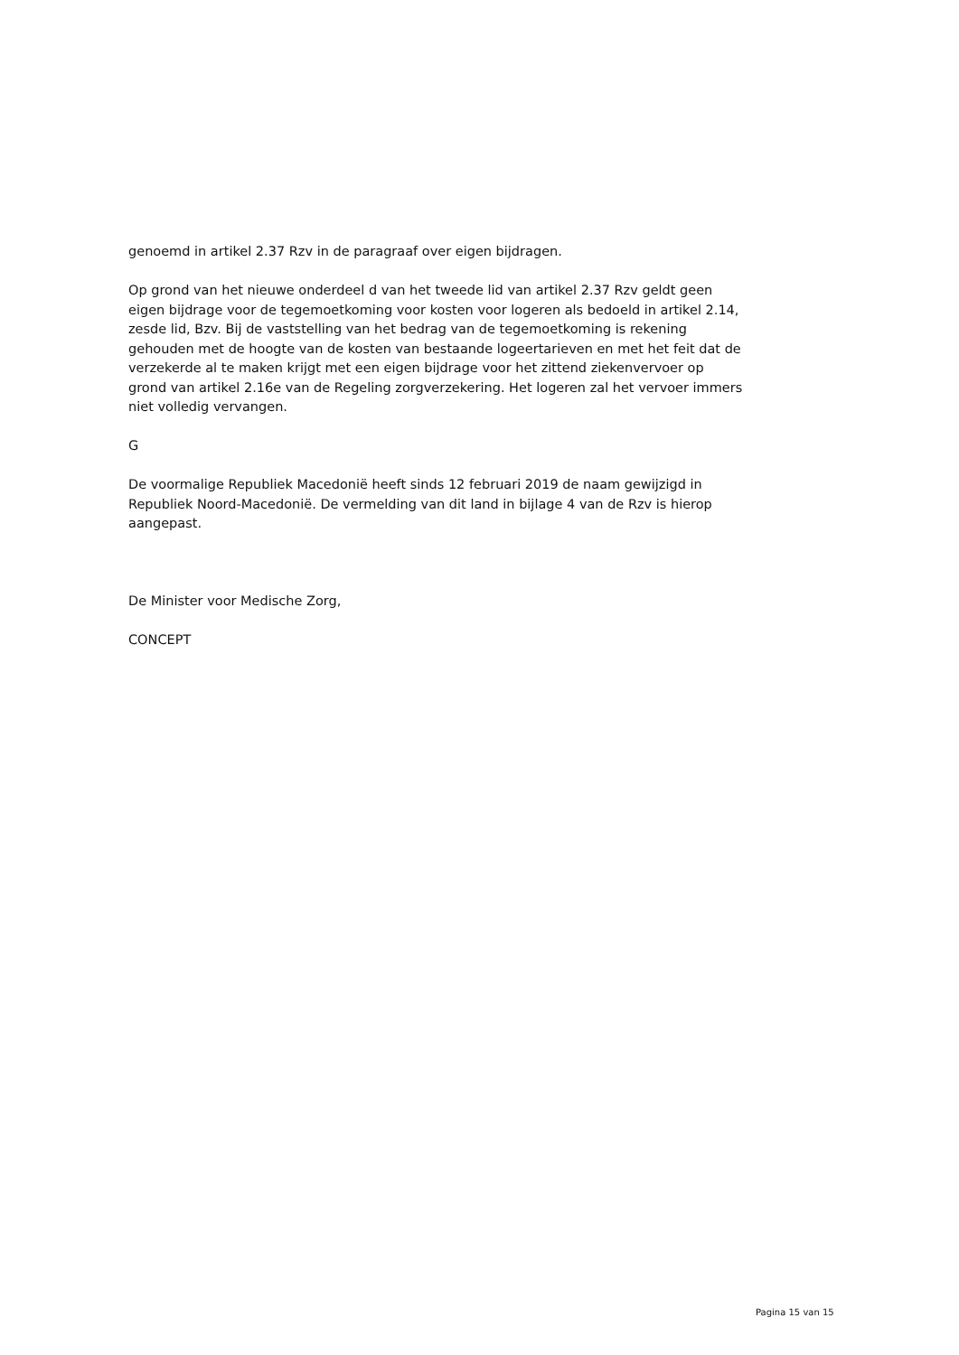genoemd in artikel 2.37 Rzv in de paragraaf over eigen bijdragen.
Op grond van het nieuwe onderdeel d van het tweede lid van artikel 2.37 Rzv geldt geen eigen bijdrage voor de tegemoetkoming voor kosten voor logeren als bedoeld in artikel 2.14, zesde lid, Bzv. Bij de vaststelling van het bedrag van de tegemoetkoming is rekening gehouden met de hoogte van de kosten van bestaande logeertarieven en met het feit dat de verzekerde al te maken krijgt met een eigen bijdrage voor het zittend ziekenvervoer op grond van artikel 2.16e van de Regeling zorgverzekering. Het logeren zal het vervoer immers niet volledig vervangen.
G
De voormalige Republiek Macedonië heeft sinds 12 februari 2019 de naam gewijzigd in Republiek Noord-Macedonië. De vermelding van dit land in bijlage 4 van de Rzv is hierop aangepast.
De Minister voor Medische Zorg,
CONCEPT
Pagina 15 van 15